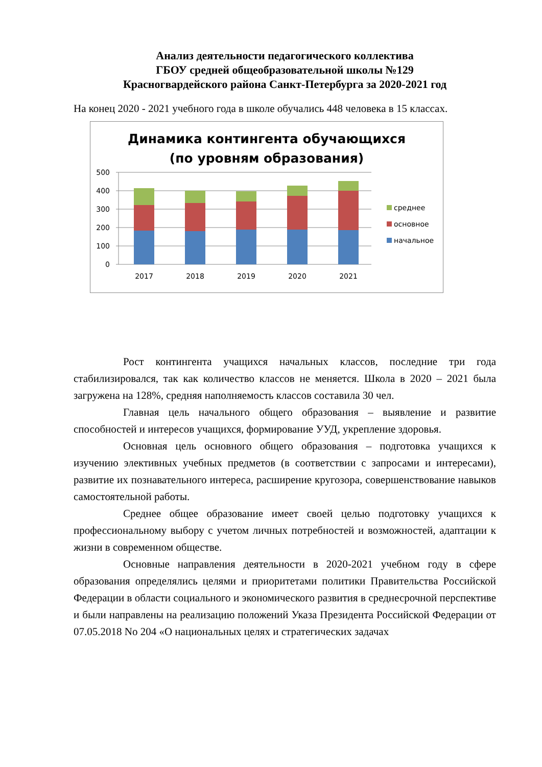Анализ деятельности педагогического коллектива
ГБОУ средней общеобразовательной школы №129
Красногвардейского района Санкт-Петербурга за 2020-2021 год
На конец 2020 - 2021 учебного года в школе обучались 448 человека в 15 классах.
Динамика контингента обучающихся
(по уровням образования)
500
400
300
200
100
0
2017
2018
2019
2020
2021
среднее
основное
начальное
Рост контингента учащихся начальных классов, последние три года стабилизировался, так как количество классов не меняется. Школа в 2020 – 2021 была загружена на 128%, средняя наполняемость классов составила 30 чел.
Главная цель начального общего образования – выявление и развитие способностей и интересов учащихся, формирование УУД, укрепление здоровья.
Основная цель основного общего образования – подготовка учащихся к изучению элективных учебных предметов (в соответствии с запросами и интересами), развитие их познавательного интереса, расширение кругозора, совершенствование навыков самостоятельной работы.
Среднее общее образование имеет своей целью подготовку учащихся к профессиональному выбору с учетом личных потребностей и возможностей, адаптации к жизни в современном обществе.
Основные направления деятельности в 2020-2021 учебном году в сфере образования определялись целями и приоритетами политики Правительства Российской Федерации в области социального и экономического развития в среднесрочной перспективе и были направлены на реализацию положений Указа Президента Российской Федерации от 07.05.2018 No 204 «О национальных целях и стратегических задачах